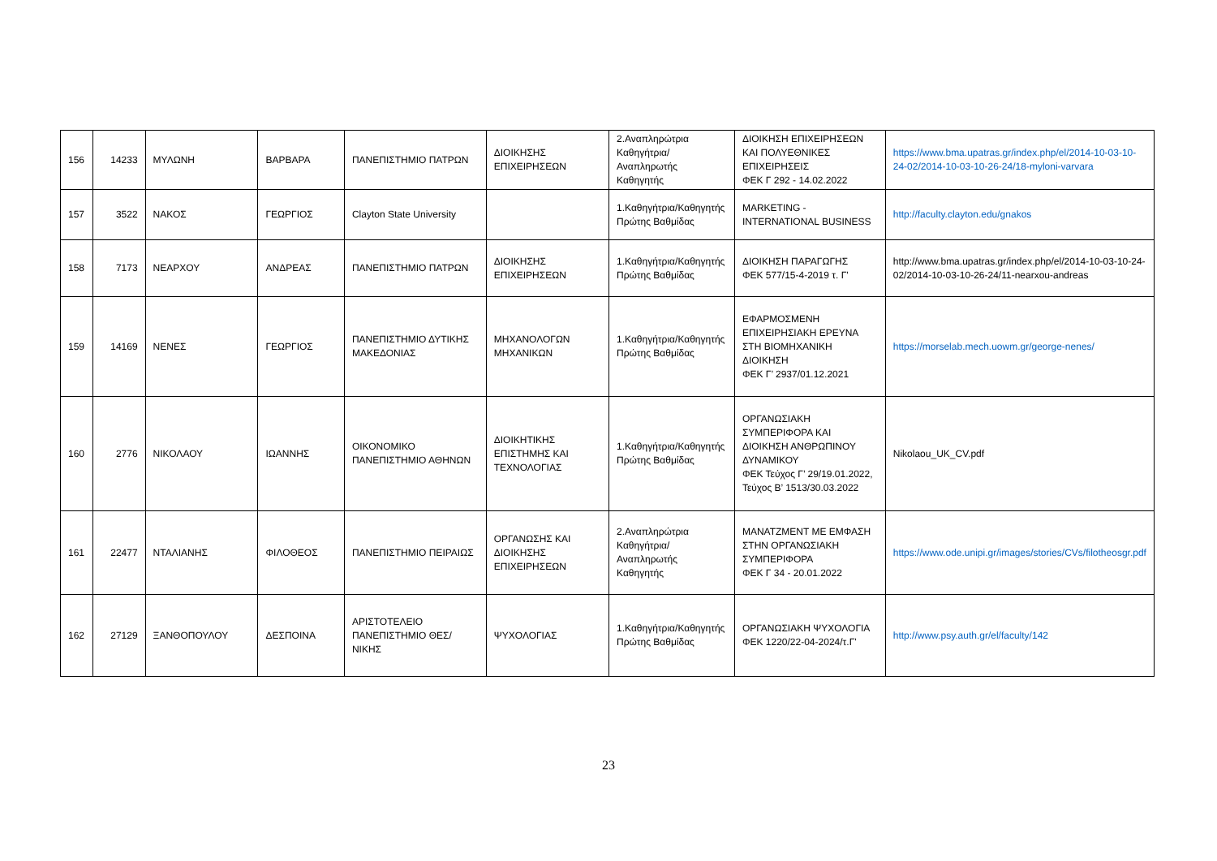| 156 | 14233 | ΜΥΛΩΝΗ | ΒΑΡΒΑΡΑ | ΠΑΝΕΠΙΣΤΗΜΙΟ ΠΑΤΡΩΝ | ΔΙΟΙΚΗΣΗΣ ΕΠΙΧΕΙΡΗΣΕΩΝ | 2.Αναπληρώτρια Καθηγήτρια/Αναπληρωτής Καθηγητής | ΔΙΟΙΚΗΣΗ ΕΠΙΧΕΙΡΗΣΕΩΝ ΚΑΙ ΠΟΛΥΕΘΝΙΚΕΣ ΕΠΙΧΕΙΡΗΣΕΙΣ ΦΕΚ Γ 292 - 14.02.2022 | https://www.bma.upatras.gr/index.php/el/2014-10-03-10-24-02/2014-10-03-10-26-24/18-myloni-varvara |
| 157 | 3522 | ΝΑΚΟΣ | ΓΕΩΡΓΙΟΣ | Clayton State University | | 1.Καθηγήτρια/Καθηγητής Πρώτης Βαθμίδας | MARKETING - INTERNATIONAL BUSINESS | http://faculty.clayton.edu/gnakos |
| 158 | 7173 | ΝΕΑΡΧΟΥ | ΑΝΔΡΕΑΣ | ΠΑΝΕΠΙΣΤΗΜΙΟ ΠΑΤΡΩΝ | ΔΙΟΙΚΗΣΗΣ ΕΠΙΧΕΙΡΗΣΕΩΝ | 1.Καθηγήτρια/Καθηγητής Πρώτης Βαθμίδας | ΔΙΟΙΚΗΣΗ ΠΑΡΑΓΩΓΗΣ ΦΕΚ 577/15-4-2019 τ. Γ' | http://www.bma.upatras.gr/index.php/el/2014-10-03-10-24-02/2014-10-03-10-26-24/11-nearxou-andreas |
| 159 | 14169 | ΝΕΝΕΣ | ΓΕΩΡΓΙΟΣ | ΠΑΝΕΠΙΣΤΗΜΙΟ ΔΥΤΙΚΗΣ ΜΑΚΕΔΟΝΙΑΣ | ΜΗΧΑΝΟΛΟΓΩΝ ΜΗΧΑΝΙΚΩΝ | 1.Καθηγήτρια/Καθηγητής Πρώτης Βαθμίδας | ΕΦΑΡΜΟΣΜΕΝΗ ΕΠΙΧΕΙΡΗΣΙΑΚΗ ΕΡΕΥΝΑ ΣΤΗ ΒΙΟΜΗΧΑΝΙΚΗ ΔΙΟΙΚΗΣΗ ΦΕΚ Γ’ 2937/01.12.2021 | https://morselab.mech.uowm.gr/george-nenes/ |
| 160 | 2776 | ΝΙΚΟΛΑΟΥ | ΙΩΑΝΝΗΣ | ΟΙΚΟΝΟΜΙΚΟ ΠΑΝΕΠΙΣΤΗΜΙΟ ΑΘΗΝΩΝ | ΔΙΟΙΚΗΤΙΚΗΣ ΕΠΙΣΤΗΜΗΣ ΚΑΙ ΤΕΧΝΟΛΟΓΙΑΣ | 1.Καθηγήτρια/Καθηγητής Πρώτης Βαθμίδας | ΟΡΓΑΝΩΣΙΑΚΗ ΣΥΜΠΕΡΙΦΟΡΑ ΚΑΙ ΔΙΟΙΚΗΣΗ ΑΝΘΡΩΠΙΝΟΥ ΔΥΝΑΜΙΚΟΥ ΦΕΚ Τεύχος Γ’ 29/19.01.2022, Τεύχος Β’ 1513/30.03.2022 | Nikolaou_UK_CV.pdf |
| 161 | 22477 | ΝΤΑΛΙΑΝΗΣ | ΦΙΛΟΘΕΟΣ | ΠΑΝΕΠΙΣΤΗΜΙΟ ΠΕΙΡΑΙΩΣ | ΟΡΓΑΝΩΣΗΣ ΚΑΙ ΔΙΟΙΚΗΣΗΣ ΕΠΙΧΕΙΡΗΣΕΩΝ | 2.Αναπληρώτρια Καθηγήτρια/Αναπληρωτής Καθηγητής | ΜΑΝΑΤΖΜΕΝΤ ΜΕ ΕΜΦΑΣΗ ΣΤΗΝ ΟΡΓΑΝΩΣΙΑΚΗ ΣΥΜΠΕΡΙΦΟΡΑ ΦΕΚ Γ 34 - 20.01.2022 | https://www.ode.unipi.gr/images/stories/CVs/filotheosgr.pdf |
| 162 | 27129 | ΞΑΝΘΟΠΟΥΛΟΥ | ΔΕΣΠΟΙΝΑ | ΑΡΙΣΤΟΤΕΛΕΙΟ ΠΑΝΕΠΙΣΤΗΜΙΟ ΘΕΣ/ΝΙΚΗΣ | ΨΥΧΟΛΟΓΙΑΣ | 1.Καθηγήτρια/Καθηγητής Πρώτης Βαθμίδας | ΟΡΓΑΝΩΣΙΑΚΗ ΨΥΧΟΛΟΓΙΑ ΦΕΚ 1220/22-04-2024/τ.Γ' | http://www.psy.auth.gr/el/faculty/142 |
23